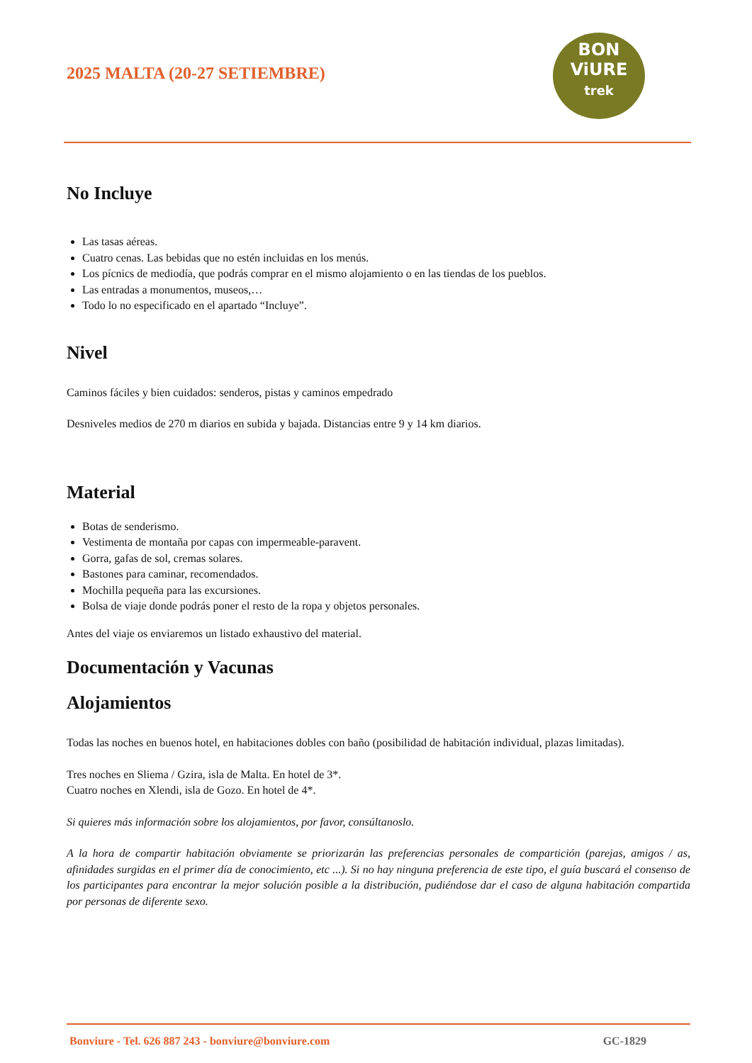2025 MALTA (20-27 SETIEMBRE)
BON
ViURE
trek
No Incluye
Las tasas aéreas.
Cuatro cenas. Las bebidas que no estén incluidas en los menús.
Los pícnics de mediodía, que podrás comprar en el mismo alojamiento o en las tiendas de los pueblos.
Las entradas a monumentos, museos,…
Todo lo no especificado en el apartado “Incluye”.
Nivel
Caminos fáciles y bien cuidados: senderos, pistas y caminos empedrado
Desniveles medios de 270 m diarios en subida y bajada. Distancias entre 9 y 14 km diarios.
Material
Botas de senderismo.
Vestimenta de montaña por capas con impermeable-paravent.
Gorra, gafas de sol, cremas solares.
Bastones para caminar, recomendados.
Mochilla pequeña para las excursiones.
Bolsa de viaje donde podrás poner el resto de la ropa y objetos personales.
Antes del viaje os enviaremos un listado exhaustivo del material.
Documentación y Vacunas
Alojamientos
Todas las noches en buenos hotel, en habitaciones dobles con baño (posibilidad de habitación individual, plazas limitadas).
Tres noches en Sliema / Gzira, isla de Malta. En hotel de 3*.
Cuatro noches en Xlendi, isla de Gozo. En hotel de 4*.
Si quieres más información sobre los alojamientos, por favor, consúltanoslo.
A la hora de compartir habitación obviamente se priorizarán las preferencias personales de compartición (parejas, amigos / as, afinidades surgidas en el primer día de conocimiento, etc ...). Si no hay ninguna preferencia de este tipo, el guía buscará el consenso de los participantes para encontrar la mejor solución posible a la distribución, pudiéndose dar el caso de alguna habitación compartida por personas de diferente sexo.
Bonviure - Tel. 626 887 243 - bonviure@bonviure.com GC-1829